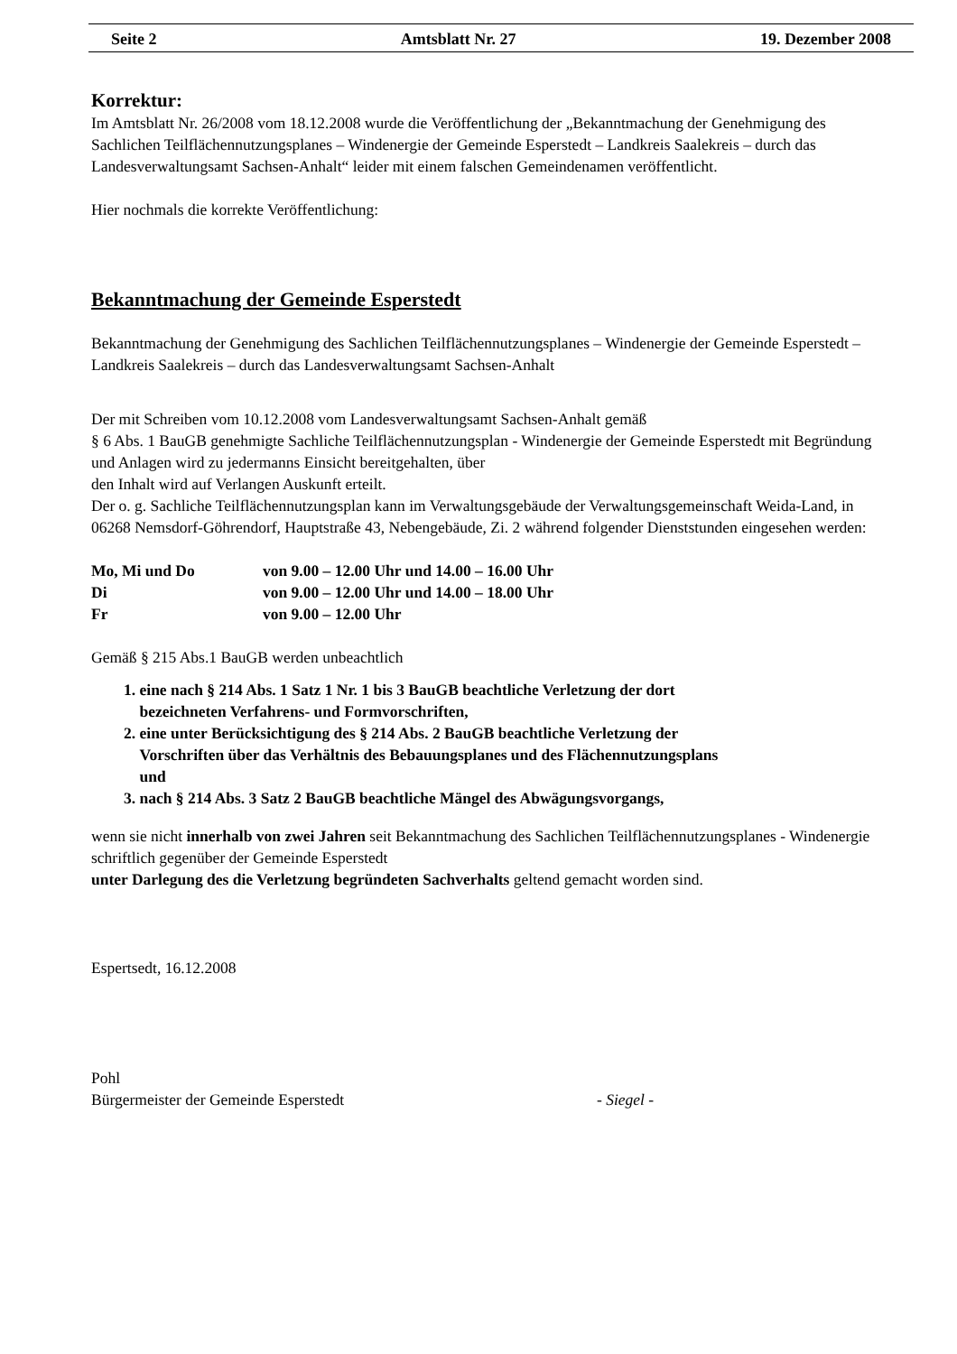Seite 2 Amtsblatt Nr. 27 19. Dezember 2008
Korrektur:
Im Amtsblatt Nr. 26/2008 vom 18.12.2008 wurde die Veröffentlichung der „Bekanntmachung der Genehmigung des Sachlichen Teilflächennutzungsplanes – Windenergie der Gemeinde Esperstedt – Landkreis Saalekreis – durch das Landesverwaltungsamt Sachsen-Anhalt“ leider mit einem falschen Gemeindenamen veröffentlicht.
Hier nochmals die korrekte Veröffentlichung:
Bekanntmachung der Gemeinde Esperstedt
Bekanntmachung der Genehmigung des Sachlichen Teilflächennutzungsplanes – Windenergie der Gemeinde Esperstedt – Landkreis Saalekreis – durch das Landesverwaltungsamt Sachsen-Anhalt
Der mit Schreiben vom 10.12.2008 vom Landesverwaltungsamt Sachsen-Anhalt gemäß
§ 6 Abs. 1 BauGB genehmigte Sachliche Teilflächennutzungsplan - Windenergie der Gemeinde Esperstedt mit Begründung und Anlagen wird zu jedermanns Einsicht bereitgehalten, über
den Inhalt wird auf Verlangen Auskunft erteilt.
Der o. g. Sachliche Teilflächennutzungsplan kann im Verwaltungsgebäude der Verwaltungsgemeinschaft Weida-Land, in 06268 Nemsdorf-Göhrendorf, Hauptstraße 43, Nebengebäude, Zi. 2 während folgender Dienststunden eingesehen werden:
| Mo, Mi und Do | von 9.00 – 12.00 Uhr und 14.00 – 16.00 Uhr |
| Di | von 9.00 – 12.00 Uhr und 14.00 – 18.00 Uhr |
| Fr | von 9.00 – 12.00 Uhr |
Gemäß § 215 Abs.1 BauGB werden unbeachtlich
1. eine nach § 214 Abs. 1 Satz 1 Nr. 1 bis 3 BauGB beachtliche Verletzung der dort
bezeichneten Verfahrens- und Formvorschriften,
2. eine unter Berücksichtigung des § 214 Abs. 2 BauGB beachtliche Verletzung der
Vorschriften über das Verhältnis des Bebauungsplanes und des Flächennutzungsplans
und
3. nach § 214 Abs. 3 Satz 2 BauGB beachtliche Mängel des Abwägungsvorgangs,
wenn sie nicht innerhalb von zwei Jahren seit Bekanntmachung des Sachlichen Teilflächennutzungsplanes - Windenergie schriftlich gegenüber der Gemeinde Esperstedt
unter Darlegung des die Verletzung begründeten Sachverhalts geltend gemacht worden sind.
Espertsedt, 16.12.2008
Pohl
Bürgermeister der Gemeinde Esperstedt - Siegel -